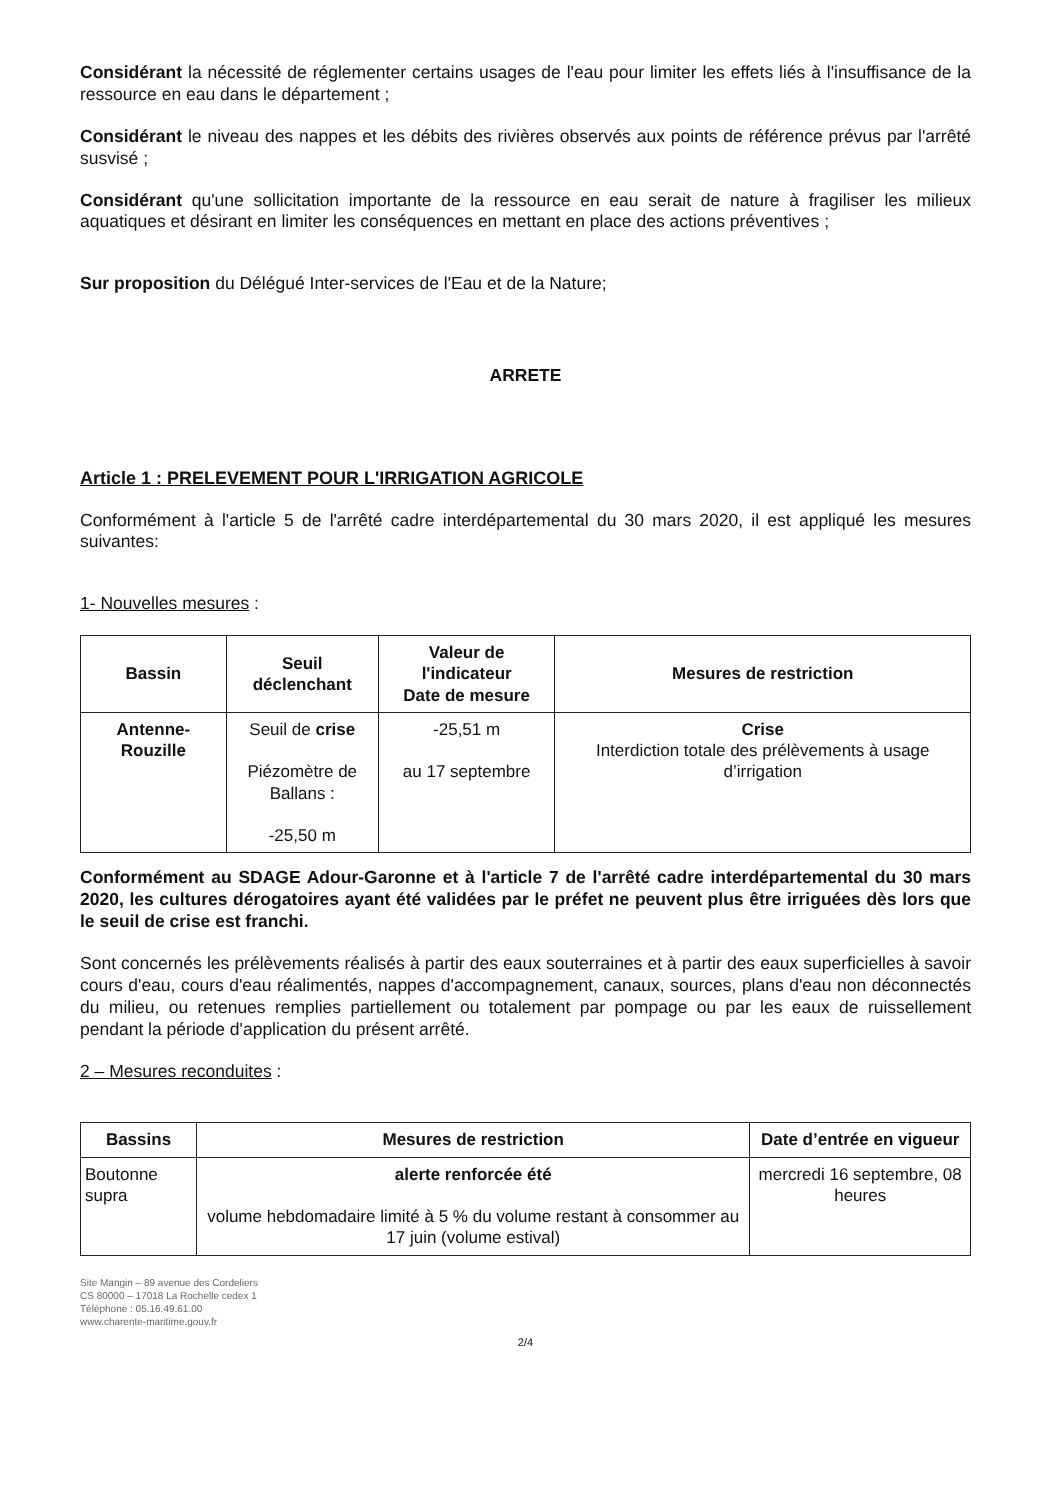Considérant la nécessité de réglementer certains usages de l'eau pour limiter les effets liés à l'insuffisance de la ressource en eau dans le département ;
Considérant le niveau des nappes et les débits des rivières observés aux points de référence prévus par l'arrêté susvisé ;
Considérant qu'une sollicitation importante de la ressource en eau serait de nature à fragiliser les milieux aquatiques et désirant en limiter les conséquences en mettant en place des actions préventives ;
Sur proposition du Délégué Inter-services de l'Eau et de la Nature;
ARRETE
Article 1 : PRELEVEMENT POUR L'IRRIGATION AGRICOLE
Conformément à l'article 5 de l'arrêté cadre interdépartemental du 30 mars 2020, il est appliqué les mesures suivantes:
1- Nouvelles mesures :
| Bassin | Seuil déclenchant | Valeur de l'indicateur Date de mesure | Mesures de restriction |
| --- | --- | --- | --- |
| Antenne-Rouzille | Seuil de crise Piézomètre de Ballans : -25,50 m | -25,51 m au 17 septembre | Crise Interdiction totale des prélèvements à usage d’irrigation |
Conformément au SDAGE Adour-Garonne et à l'article 7 de l'arrêté cadre interdépartemental du 30 mars 2020, les cultures dérogatoires ayant été validées par le préfet ne peuvent plus être irriguées dès lors que le seuil de crise est franchi.
Sont concernés les prélèvements réalisés à partir des eaux souterraines et à partir des eaux superficielles à savoir cours d'eau, cours d'eau réalimentés, nappes d'accompagnement, canaux, sources, plans d'eau non déconnectés du milieu, ou retenues remplies partiellement ou totalement par pompage ou par les eaux de ruissellement pendant la période d'application du présent arrêté.
2 – Mesures reconduites :
| Bassins | Mesures de restriction | Date d’entrée en vigueur |
| --- | --- | --- |
| Boutonne supra | alerte renforcée été volume hebdomadaire limité à 5 % du volume restant à consommer au 17 juin (volume estival) | mercredi 16 septembre, 08 heures |
Site Mangin – 89 avenue des Cordeliers
CS 80000 – 17018 La Rochelle cedex 1
Téléphone : 05.16.49.61.00
www.charente-maritime.gouv.fr
2/4